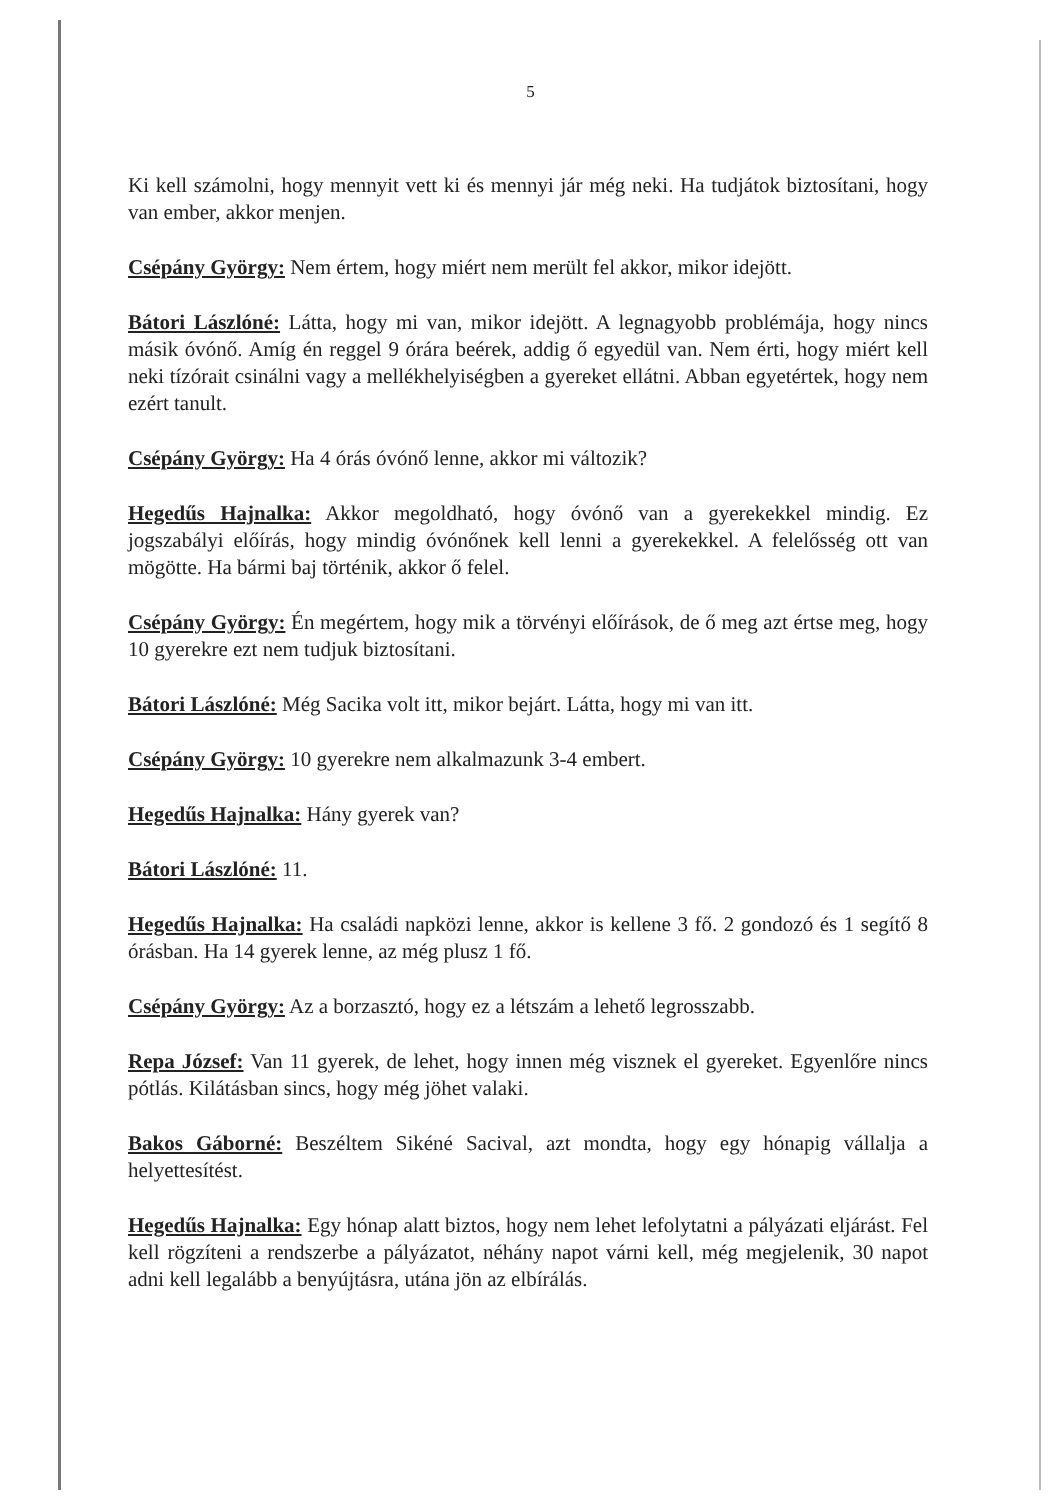5
Ki kell számolni, hogy mennyit vett ki és mennyi jár még neki. Ha tudjátok biztosítani, hogy van ember, akkor menjen.
Csépány György: Nem értem, hogy miért nem merült fel akkor, mikor idejött.
Bátori Lászlóné: Látta, hogy mi van, mikor idejött. A legnagyobb problémája, hogy nincs másik óvónő. Amíg én reggel 9 órára beérek, addig ő egyedül van. Nem érti, hogy miért kell neki tízórait csinálni vagy a mellékhelyiségben a gyereket ellátni. Abban egyetértek, hogy nem ezért tanult.
Csépány György: Ha 4 órás óvónő lenne, akkor mi változik?
Hegedűs Hajnalka: Akkor megoldható, hogy óvónő van a gyerekekkel mindig. Ez jogszabályi előírás, hogy mindig óvónőnek kell lenni a gyerekekkel. A felelősség ott van mögötte. Ha bármi baj történik, akkor ő felel.
Csépány György: Én megértem, hogy mik a törvényi előírások, de ő meg azt értse meg, hogy 10 gyerekre ezt nem tudjuk biztosítani.
Bátori Lászlóné: Még Sacika volt itt, mikor bejárt. Látta, hogy mi van itt.
Csépány György: 10 gyerekre nem alkalmazunk 3-4 embert.
Hegedűs Hajnalka: Hány gyerek van?
Bátori Lászlóné: 11.
Hegedűs Hajnalka: Ha családi napközi lenne, akkor is kellene 3 fő. 2 gondozó és 1 segítő 8 órásban. Ha 14 gyerek lenne, az még plusz 1 fő.
Csépány György: Az a borzasztó, hogy ez a létszám a lehető legrosszabb.
Repa József: Van 11 gyerek, de lehet, hogy innen még visznek el gyereket. Egyenlőre nincs pótlás. Kilátásban sincs, hogy még jöhet valaki.
Bakos Gáborné: Beszéltem Sikéné Sacival, azt mondta, hogy egy hónapig vállalja a helyettesítést.
Hegedűs Hajnalka: Egy hónap alatt biztos, hogy nem lehet lefolytatni a pályázati eljárást. Fel kell rögzíteni a rendszerbe a pályázatot, néhány napot várni kell, még megjelenik, 30 napot adni kell legalább a benyújtásra, utána jön az elbírálás.